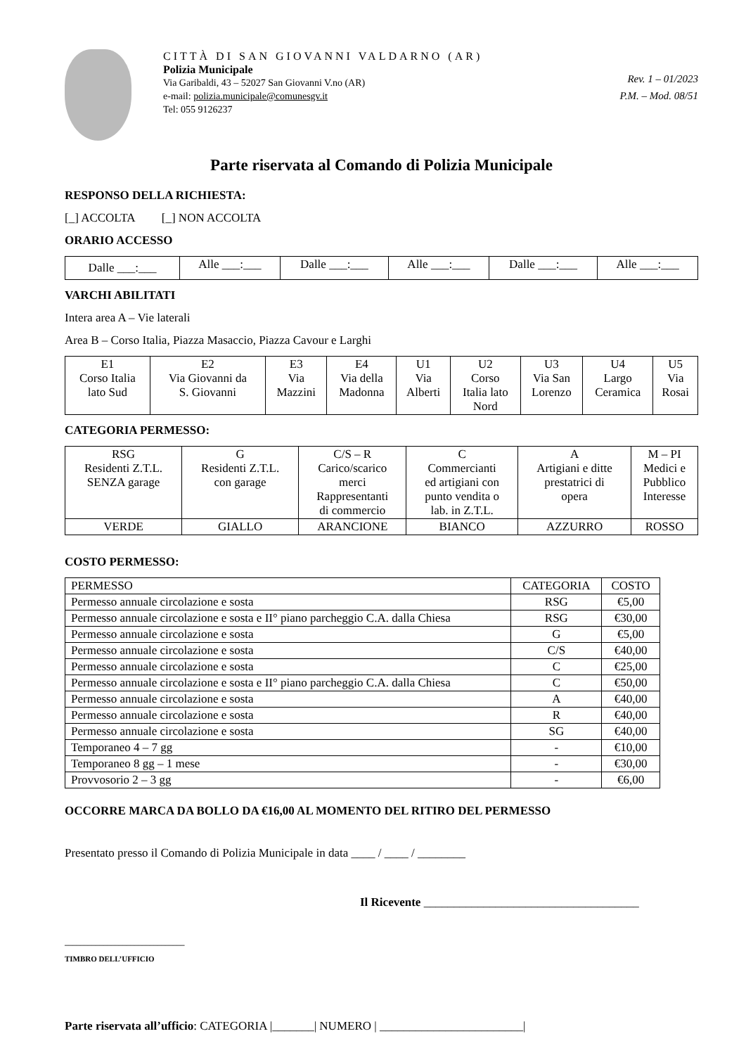CITTÀ DI SAN GIOVANNI VALDARNO (AR)
Polizia Municipale
Via Garibaldi, 43 – 52027 San Giovanni V.no (AR)
e-mail: polizia.municipale@comunesgv.it
Tel: 055 9126237
Rev. 1 – 01/2023
P.M. – Mod. 08/51
Parte riservata al Comando di Polizia Municipale
RESPONSO DELLA RICHIESTA:
[_] ACCOLTA [_] NON ACCOLTA
ORARIO ACCESSO
| Dalle ___:___ | Alle ___:___ | Dalle ___:___ | Alle ___:___ | Dalle ___:___ | Alle ___:___ |
VARCHI ABILITATI
Intera area A – Vie laterali
Area B – Corso Italia, Piazza Masaccio, Piazza Cavour e Larghi
| E1 Corso Italia lato Sud | E2 Via Giovanni da S. Giovanni | E3 Via Mazzini | E4 Via della Madonna | U1 Via Alberti | U2 Corso Italia lato Nord | U3 Via San Lorenzo | U4 Largo Ceramica | U5 Via Rosai |
CATEGORIA PERMESSO:
| RSG Residenti Z.T.L. SENZA garage | G Residenti Z.T.L. con garage | C/S – R Carico/scarico merci Rappresentanti di commercio | C Commercianti ed artigiani con punto vendita o lab. in Z.T.L. | A Artigiani e ditte prestatrici di opera | M – PI Medici e Pubblico Interesse |
| VERDE | GIALLO | ARANCIONE | BIANCO | AZZURRO | ROSSO |
COSTO PERMESSO:
| PERMESSO | CATEGORIA | COSTO |
| Permesso annuale circolazione e sosta | RSG | €5,00 |
| Permesso annuale circolazione e sosta e II° piano parcheggio C.A. dalla Chiesa | RSG | €30,00 |
| Permesso annuale circolazione e sosta | G | €5,00 |
| Permesso annuale circolazione e sosta | C/S | €40,00 |
| Permesso annuale circolazione e sosta | C | €25,00 |
| Permesso annuale circolazione e sosta e II° piano parcheggio C.A. dalla Chiesa | C | €50,00 |
| Permesso annuale circolazione e sosta | A | €40,00 |
| Permesso annuale circolazione e sosta | R | €40,00 |
| Permesso annuale circolazione e sosta | SG | €40,00 |
| Temporaneo 4 – 7 gg | - | €10,00 |
| Temporaneo 8 gg – 1 mese | - | €30,00 |
| Provvosorio 2 – 3 gg | - | €6,00 |
OCCORRE MARCA DA BOLLO DA €16,00 AL MOMENTO DEL RITIRO DEL PERMESSO
Presentato presso il Comando di Polizia Municipale in data ____ / ____ / ________
Il Ricevente ____________________________________
_______________________________
TIMBRO DELL’UFFICIO
Parte riservata all’ufficio: CATEGORIA |_______| NUMERO | ________________________|